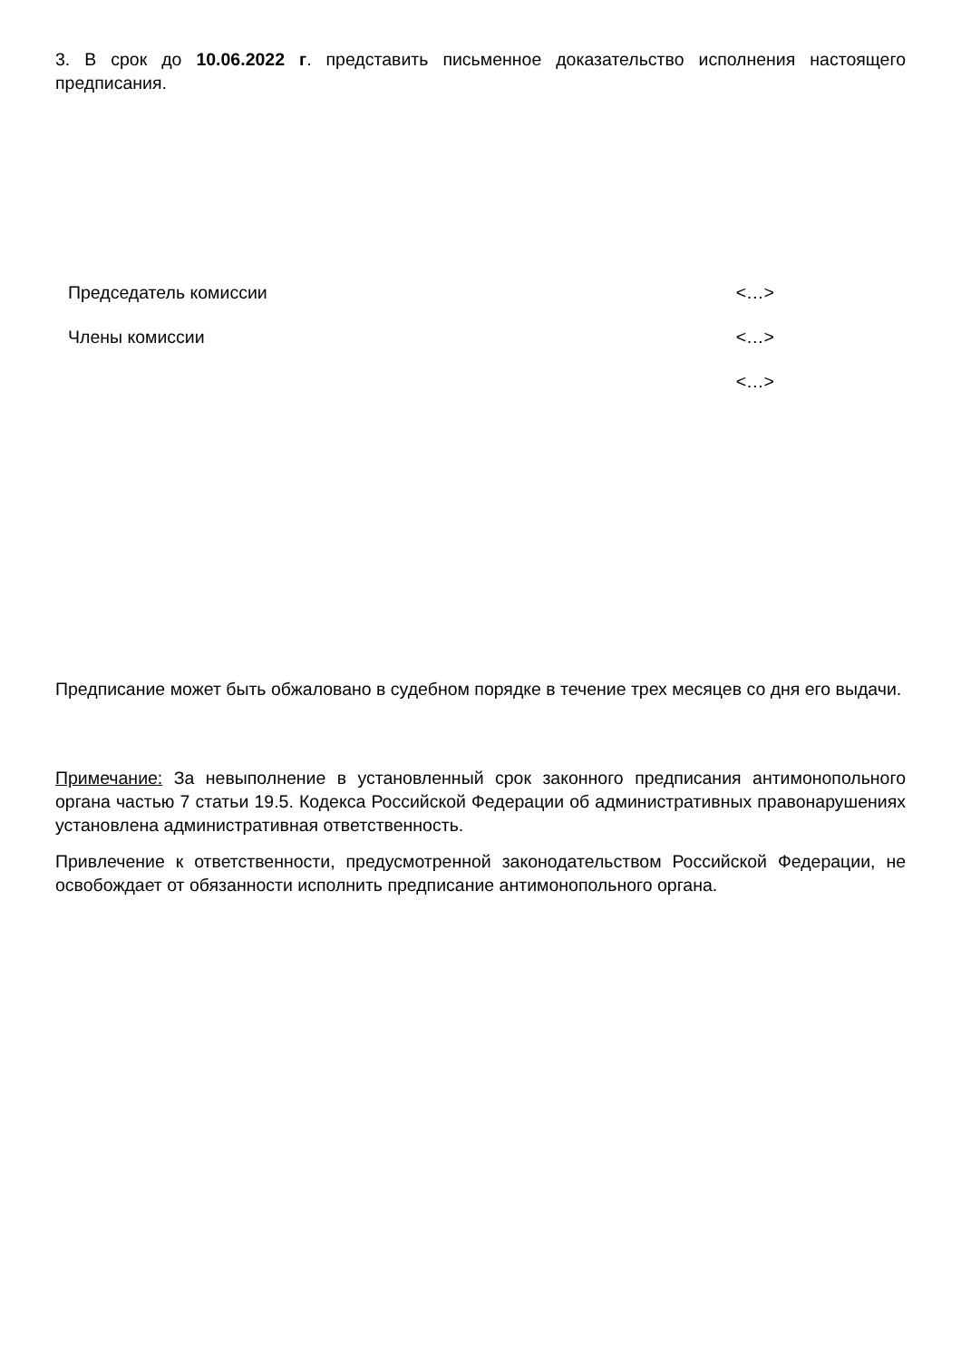3. В срок до 10.06.2022 г. представить письменное доказательство исполнения настоящего предписания.
Председатель комиссии <…>
Члены комиссии <…>
<…>
Предписание может быть обжаловано в судебном порядке в течение трех месяцев со дня его выдачи.
Примечание: За невыполнение в установленный срок законного предписания антимонопольного органа частью 7 статьи 19.5. Кодекса Российской Федерации об административных правонарушениях установлена административная ответственность.
Привлечение к ответственности, предусмотренной законодательством Российской Федерации, не освобождает от обязанности исполнить предписание антимонопольного органа.